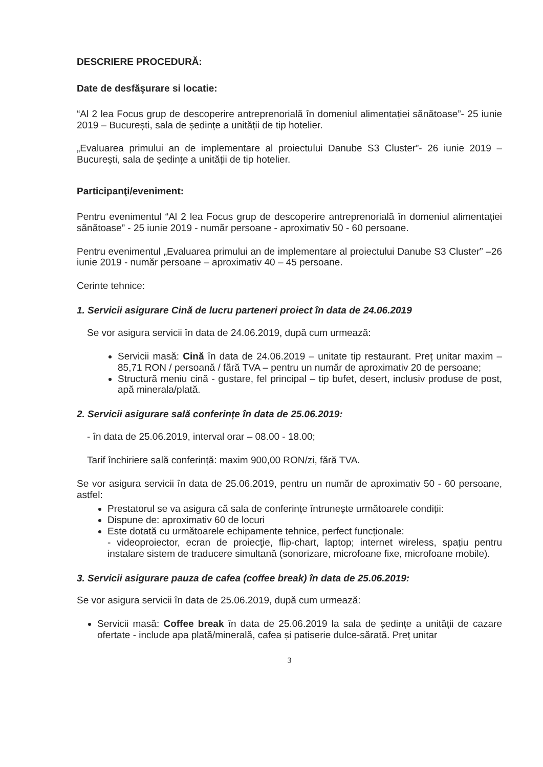DESCRIERE PROCEDURĂ:
Date de desfăşurare si locatie:
“Al 2 lea Focus grup de descoperire antreprenorială în domeniul alimentației sănătoase”- 25 iunie 2019 – București, sala de ședințe a unității de tip hotelier.
„Evaluarea primului an de implementare al proiectului Danube S3 Cluster”- 26 iunie 2019 – București, sala de ședințe a unității de tip hotelier.
Participanţi/eveniment:
Pentru evenimentul “Al 2 lea Focus grup de descoperire antreprenorială în domeniul alimentației sănătoase” - 25 iunie 2019 - număr persoane - aproximativ 50 - 60 persoane.
Pentru evenimentul „Evaluarea primului an de implementare al proiectului Danube S3 Cluster” –26 iunie 2019 - număr persoane – aproximativ 40 – 45 persoane.
Cerinte tehnice:
1. Servicii asigurare Cină de lucru parteneri proiect în data de 24.06.2019
Se vor asigura servicii în data de 24.06.2019, după cum urmează:
Servicii masă: Cină în data de 24.06.2019 – unitate tip restaurant. Preț unitar maxim – 85,71 RON / persoană / fără TVA – pentru un număr de aproximativ 20 de persoane;
Structură meniu cină - gustare, fel principal – tip bufet, desert, inclusiv produse de post, apă minerala/plată.
2. Servicii asigurare sală conferințe în data de 25.06.2019:
- în data de 25.06.2019, interval orar – 08.00 - 18.00;
Tarif închiriere sală conferință: maxim 900,00 RON/zi, fără TVA.
Se vor asigura servicii în data de 25.06.2019, pentru un număr de aproximativ 50 - 60 persoane, astfel:
Prestatorul se va asigura că sala de conferințe întrunește următoarele condiții:
Dispune de: aproximativ 60 de locuri
Este dotată cu următoarele echipamente tehnice, perfect funcționale:
- videoproiector, ecran de proiecţie, flip-chart, laptop; internet wireless, spațiu pentru instalare sistem de traducere simultană (sonorizare, microfoane fixe, microfoane mobile).
3. Servicii asigurare pauza de cafea (coffee break) în data de 25.06.2019:
Se vor asigura servicii în data de 25.06.2019, după cum urmează:
Servicii masă: Coffee break în data de 25.06.2019 la sala de ședințe a unității de cazare ofertate - include apa plată/minerală, cafea și patiserie dulce-sărată. Preț unitar
3